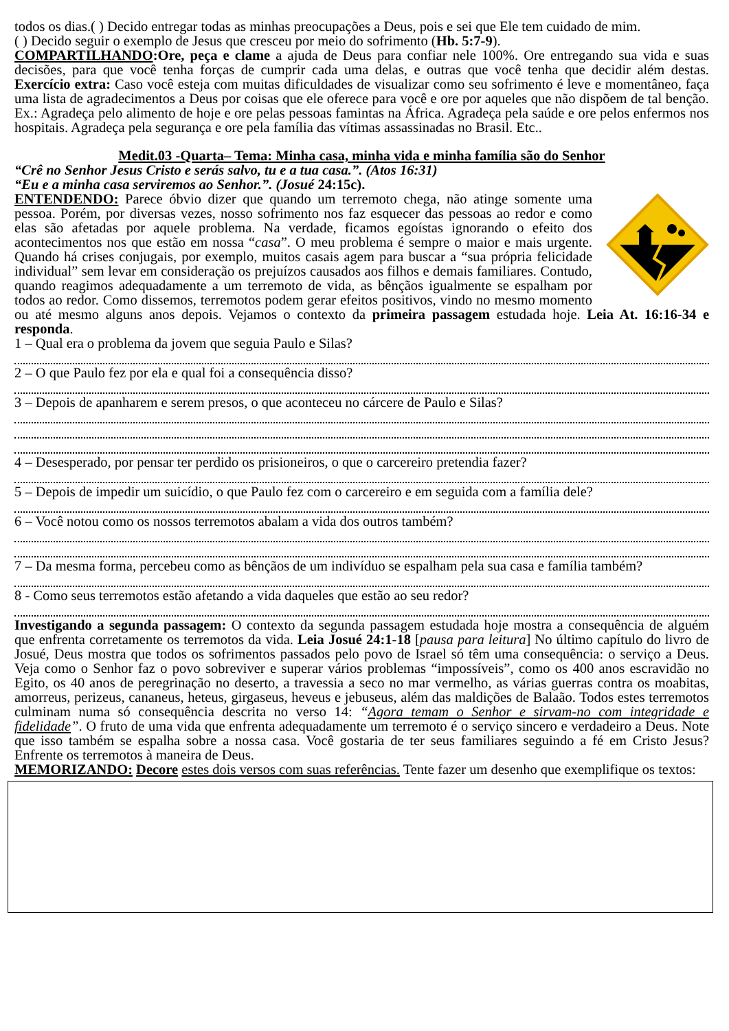todos os dias.( ) Decido entregar todas as minhas preocupações a Deus, pois e sei que Ele tem cuidado de mim.
( ) Decido seguir o exemplo de Jesus que cresceu por meio do sofrimento (Hb. 5:7-9).
COMPARTILHANDO:Ore, peça e clame a ajuda de Deus para confiar nele 100%. Ore entregando sua vida e suas decisões, para que você tenha forças de cumprir cada uma delas, e outras que você tenha que decidir além destas. Exercício extra: Caso você esteja com muitas dificuldades de visualizar como seu sofrimento é leve e momentâneo, faça uma lista de agradecimentos a Deus por coisas que ele oferece para você e ore por aqueles que não dispõem de tal benção. Ex.: Agradeça pelo alimento de hoje e ore pelas pessoas famintas na África. Agradeça pela saúde e ore pelos enfermos nos hospitais. Agradeça pela segurança e ore pela família das vítimas assassinadas no Brasil. Etc..
Medit.03 -Quarta– Tema: Minha casa, minha vida e minha família são do Senhor
“Crê no Senhor Jesus Cristo e serás salvo, tu e a tua casa.”. (Atos 16:31)
“Eu e a minha casa serviremos ao Senhor.”. (Josué 24:15c).
ENTENDENDO: Parece óbvio dizer que quando um terremoto chega, não atinge somente uma pessoa. Porém, por diversas vezes, nosso sofrimento nos faz esquecer das pessoas ao redor e como elas são afetadas por aquele problema. Na verdade, ficamos egoístas ignorando o efeito dos acontecimentos nos que estão em nossa “casa”. O meu problema é sempre o maior e mais urgente. Quando há crises conjugais, por exemplo, muitos casais agem para buscar a “sua própria felicidade individual” sem levar em consideração os prejuízos causados aos filhos e demais familiares. Contudo, quando reagimos adequadamente a um terremoto de vida, as bênçãos igualmente se espalham por todos ao redor. Como dissemos, terremotos podem gerar efeitos positivos, vindo no mesmo momento ou até mesmo alguns anos depois. Vejamos o contexto da primeira passagem estudada hoje. Leia At. 16:16-34 e responda.
1 – Qual era o problema da jovem que seguia Paulo e Silas?
2 – O que Paulo fez por ela e qual foi a consequência disso?
3 – Depois de apanharem e serem presos, o que aconteceu no cárcere de Paulo e Silas?
4 – Desesperado, por pensar ter perdido os prisioneiros, o que o carcereiro pretendia fazer?
5 – Depois de impedir um suicídio, o que Paulo fez com o carcereiro e em seguida com a família dele?
6 – Você notou como os nossos terremotos abalam a vida dos outros também?
7 – Da mesma forma, percebeu como as bênçãos de um indivíduo se espalham pela sua casa e família também?
8 - Como seus terremotos estão afetando a vida daqueles que estão ao seu redor?
Investigando a segunda passagem: O contexto da segunda passagem estudada hoje mostra a consequência de alguém que enfrenta corretamente os terremotos da vida. Leia Josué 24:1-18 [pausa para leitura] No último capítulo do livro de Josué, Deus mostra que todos os sofrimentos passados pelo povo de Israel só têm uma consequência: o serviço a Deus. Veja como o Senhor faz o povo sobreviver e superar vários problemas “impossíveis”, como os 400 anos escravidão no Egito, os 40 anos de peregrinação no deserto, a travessia a seco no mar vermelho, as várias guerras contra os moabitas, amorreus, perizeus, cananeus, heteus, girgaseus, heveus e jebuseus, além das maldições de Balaão. Todos estes terremotos culminam numa só consequência descrita no verso 14: “Agora temam o Senhor e sirvam-no com integridade e fidelidade”. O fruto de uma vida que enfrenta adequadamente um terremoto é o serviço sincero e verdadeiro a Deus. Note que isso também se espalha sobre a nossa casa. Você gostaria de ter seus familiares seguindo a fé em Cristo Jesus? Enfrente os terremotos à maneira de Deus.
MEMORIZANDO: Decore estes dois versos com suas referências. Tente fazer um desenho que exemplifique os textos: